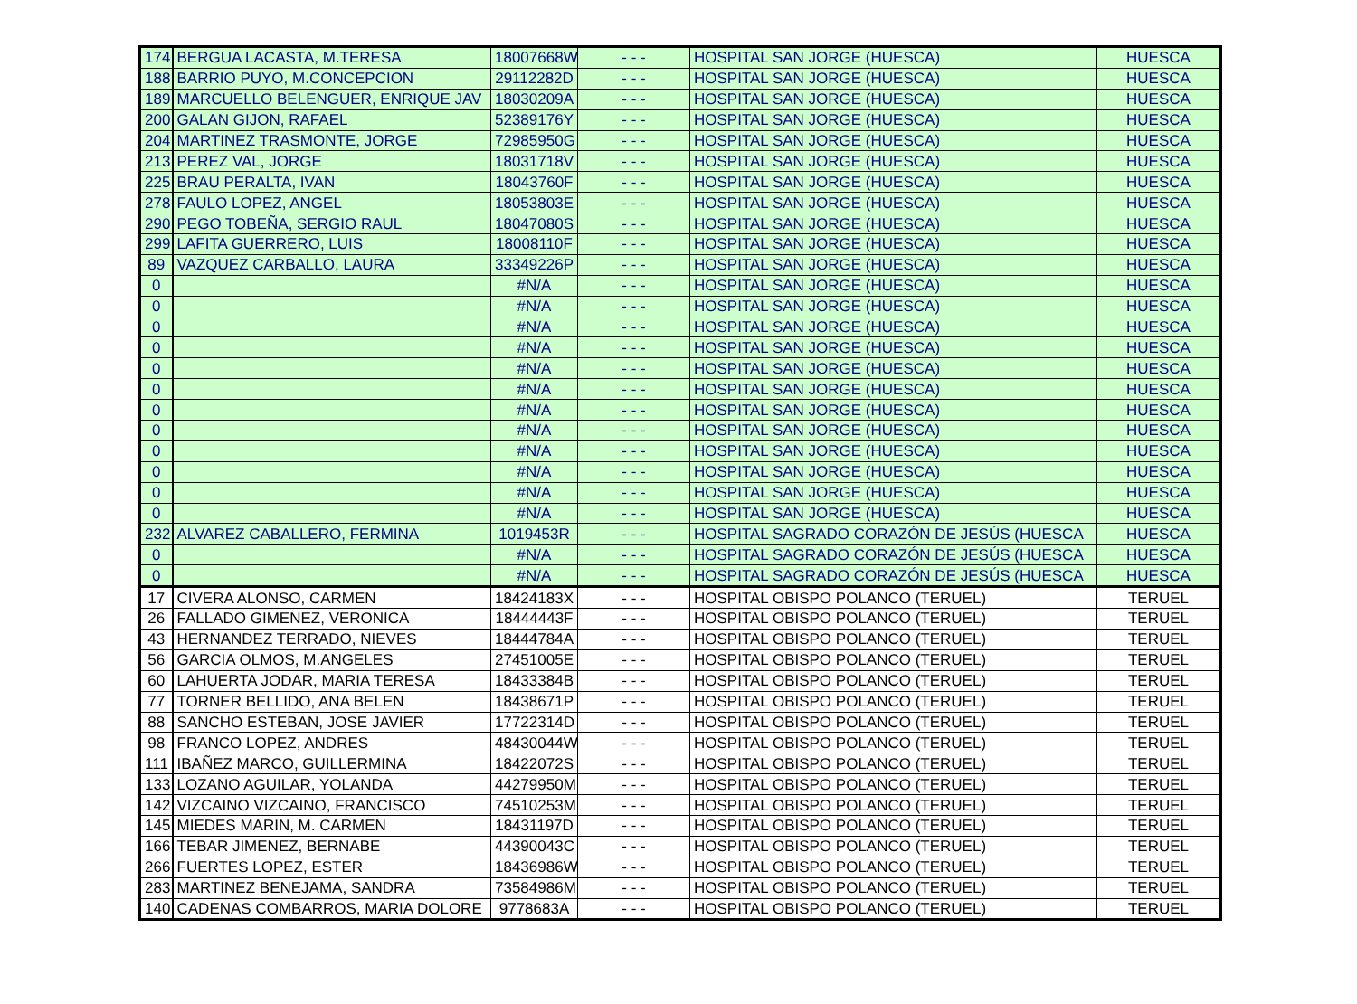| 174 | BERGUA LACASTA, M.TERESA | 18007668W | - - - | HOSPITAL SAN JORGE (HUESCA) | HUESCA |
| 188 | BARRIO PUYO, M.CONCEPCION | 29112282D | - - - | HOSPITAL SAN JORGE (HUESCA) | HUESCA |
| 189 | MARCUELLO BELENGUER, ENRIQUE JAV | 18030209A | - - - | HOSPITAL SAN JORGE (HUESCA) | HUESCA |
| 200 | GALAN GIJON, RAFAEL | 52389176Y | - - - | HOSPITAL SAN JORGE (HUESCA) | HUESCA |
| 204 | MARTINEZ TRASMONTE, JORGE | 72985950G | - - - | HOSPITAL SAN JORGE (HUESCA) | HUESCA |
| 213 | PEREZ VAL, JORGE | 18031718V | - - - | HOSPITAL SAN JORGE (HUESCA) | HUESCA |
| 225 | BRAU PERALTA, IVAN | 18043760F | - - - | HOSPITAL SAN JORGE (HUESCA) | HUESCA |
| 278 | FAULO LOPEZ, ANGEL | 18053803E | - - - | HOSPITAL SAN JORGE (HUESCA) | HUESCA |
| 290 | PEGO TOBEÑA, SERGIO RAUL | 18047080S | - - - | HOSPITAL SAN JORGE (HUESCA) | HUESCA |
| 299 | LAFITA GUERRERO, LUIS | 18008110F | - - - | HOSPITAL SAN JORGE (HUESCA) | HUESCA |
| 89 | VAZQUEZ CARBALLO, LAURA | 33349226P | - - - | HOSPITAL SAN JORGE (HUESCA) | HUESCA |
| 0 | | #N/A | - - - | HOSPITAL SAN JORGE (HUESCA) | HUESCA |
| 0 | | #N/A | - - - | HOSPITAL SAN JORGE (HUESCA) | HUESCA |
| 0 | | #N/A | - - - | HOSPITAL SAN JORGE (HUESCA) | HUESCA |
| 0 | | #N/A | - - - | HOSPITAL SAN JORGE (HUESCA) | HUESCA |
| 0 | | #N/A | - - - | HOSPITAL SAN JORGE (HUESCA) | HUESCA |
| 0 | | #N/A | - - - | HOSPITAL SAN JORGE (HUESCA) | HUESCA |
| 0 | | #N/A | - - - | HOSPITAL SAN JORGE (HUESCA) | HUESCA |
| 0 | | #N/A | - - - | HOSPITAL SAN JORGE (HUESCA) | HUESCA |
| 0 | | #N/A | - - - | HOSPITAL SAN JORGE (HUESCA) | HUESCA |
| 0 | | #N/A | - - - | HOSPITAL SAN JORGE (HUESCA) | HUESCA |
| 0 | | #N/A | - - - | HOSPITAL SAN JORGE (HUESCA) | HUESCA |
| 0 | | #N/A | - - - | HOSPITAL SAN JORGE (HUESCA) | HUESCA |
| 232 | ALVAREZ CABALLERO, FERMINA | 1019453R | - - - | HOSPITAL SAGRADO CORAZÓN DE JESÚS (HUESCA | HUESCA |
| 0 | | #N/A | - - - | HOSPITAL SAGRADO CORAZÓN DE JESÚS (HUESCA | HUESCA |
| 0 | | #N/A | - - - | HOSPITAL SAGRADO CORAZÓN DE JESÚS (HUESCA | HUESCA |
| 17 | CIVERA ALONSO, CARMEN | 18424183X | - - - | HOSPITAL OBISPO POLANCO (TERUEL) | TERUEL |
| 26 | FALLADO GIMENEZ, VERONICA | 18444443F | - - - | HOSPITAL OBISPO POLANCO (TERUEL) | TERUEL |
| 43 | HERNANDEZ TERRADO, NIEVES | 18444784A | - - - | HOSPITAL OBISPO POLANCO (TERUEL) | TERUEL |
| 56 | GARCIA OLMOS, M.ANGELES | 27451005E | - - - | HOSPITAL OBISPO POLANCO (TERUEL) | TERUEL |
| 60 | LAHUERTA JODAR, MARIA TERESA | 18433384B | - - - | HOSPITAL OBISPO POLANCO (TERUEL) | TERUEL |
| 77 | TORNER BELLIDO, ANA BELEN | 18438671P | - - - | HOSPITAL OBISPO POLANCO (TERUEL) | TERUEL |
| 88 | SANCHO ESTEBAN, JOSE JAVIER | 17722314D | - - - | HOSPITAL OBISPO POLANCO (TERUEL) | TERUEL |
| 98 | FRANCO LOPEZ, ANDRES | 48430044W | - - - | HOSPITAL OBISPO POLANCO (TERUEL) | TERUEL |
| 111 | IBAÑEZ MARCO, GUILLERMINA | 18422072S | - - - | HOSPITAL OBISPO POLANCO (TERUEL) | TERUEL |
| 133 | LOZANO AGUILAR, YOLANDA | 44279950M | - - - | HOSPITAL OBISPO POLANCO (TERUEL) | TERUEL |
| 142 | VIZCAINO VIZCAINO, FRANCISCO | 74510253M | - - - | HOSPITAL OBISPO POLANCO (TERUEL) | TERUEL |
| 145 | MIEDES MARIN, M. CARMEN | 18431197D | - - - | HOSPITAL OBISPO POLANCO (TERUEL) | TERUEL |
| 166 | TEBAR JIMENEZ, BERNABE | 44390043C | - - - | HOSPITAL OBISPO POLANCO (TERUEL) | TERUEL |
| 266 | FUERTES LOPEZ, ESTER | 18436986W | - - - | HOSPITAL OBISPO POLANCO (TERUEL) | TERUEL |
| 283 | MARTINEZ BENEJAMA, SANDRA | 73584986M | - - - | HOSPITAL OBISPO POLANCO (TERUEL) | TERUEL |
| 140 | CADENAS COMBARROS, MARIA DOLORE | 9778683A | - - - | HOSPITAL OBISPO POLANCO (TERUEL) | TERUEL |